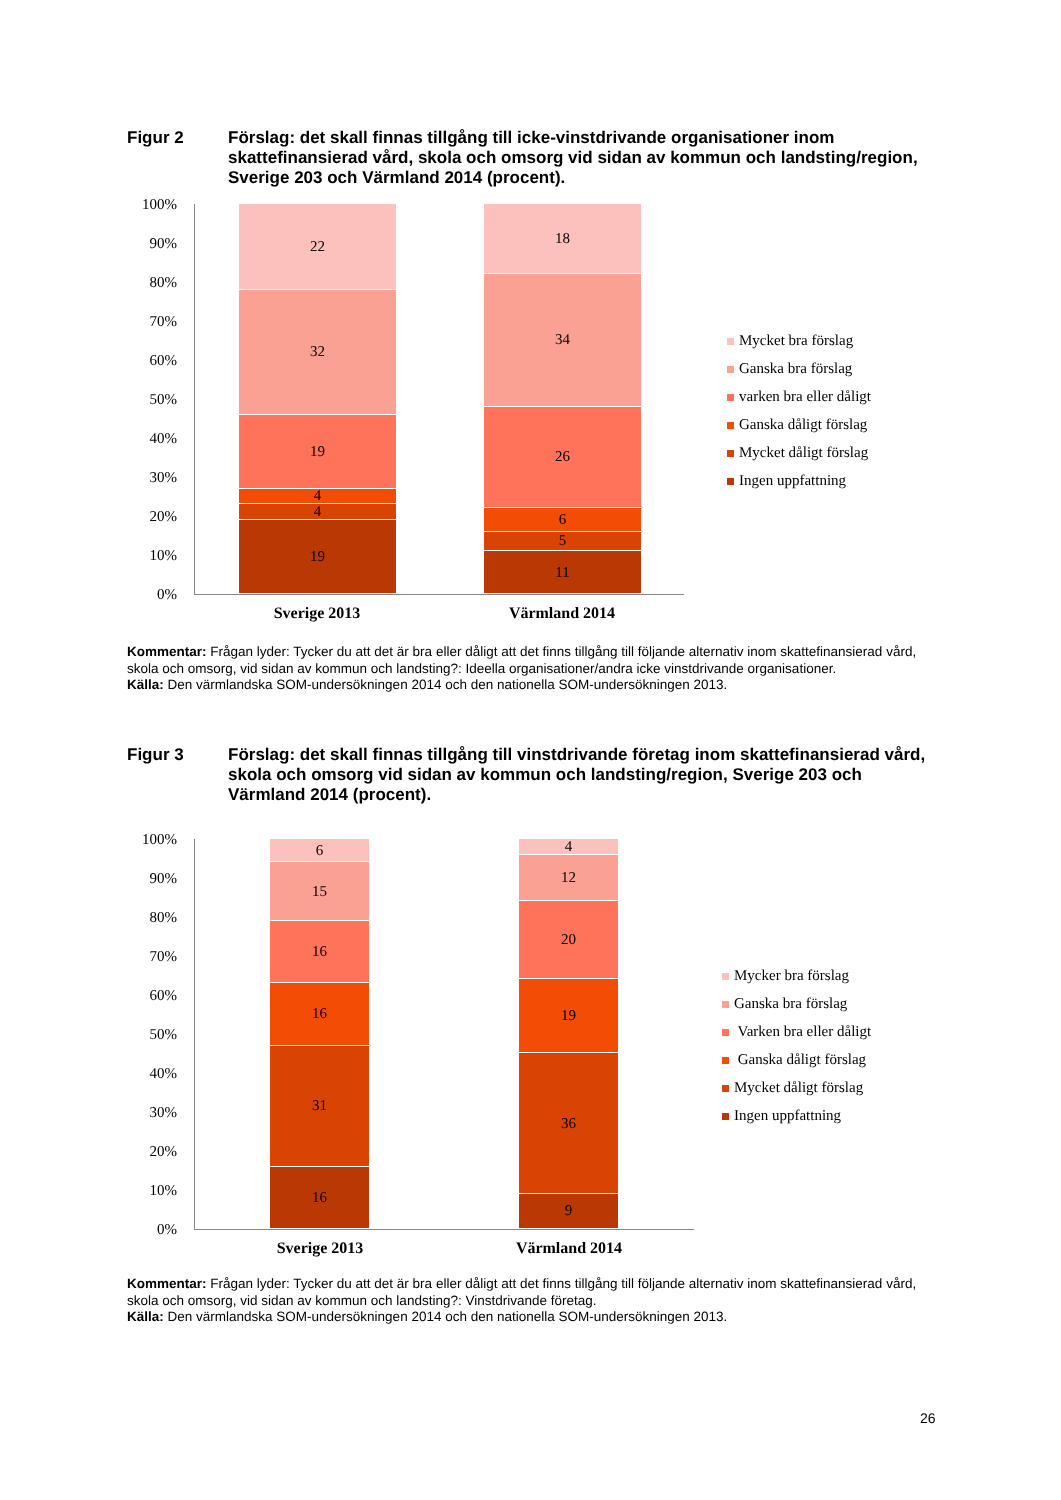Figur 2 Förslag: det skall finnas tillgång till icke-vinstdrivande organisationer inom skattefinansierad vård, skola och omsorg vid sidan av kommun och landsting/region, Sverige 203 och Värmland 2014 (procent).
100%
90%
80%
70%
60%
50%
40%
30%
20%
10%
0%
22
32
19
4
4
19
18
34
26
6
5
11
Sverige 2013 Värmland 2014
Mycket bra förslag
Ganska bra förslag
varken bra eller dåligt
Ganska dåligt förslag
Mycket dåligt förslag
Ingen uppfattning
Kommentar: Frågan lyder: Tycker du att det är bra eller dåligt att det finns tillgång till följande alternativ inom skattefinansierad vård, skola och omsorg, vid sidan av kommun och landsting?: Ideella organisationer/andra icke vinstdrivande organisationer.
Källa: Den värmlandska SOM-undersökningen 2014 och den nationella SOM-undersökningen 2013.
Figur 3 Förslag: det skall finnas tillgång till vinstdrivande företag inom skattefinansierad vård, skola och omsorg vid sidan av kommun och landsting/region, Sverige 203 och Värmland 2014 (procent).
100%
90%
80%
70%
60%
50%
40%
30%
20%
10%
0%
6
15
16
16
31
16
4
12
20
19
36
9
Sverige 2013 Värmland 2014
Mycker bra förslag
Ganska bra förslag
Varken bra eller dåligt
Ganska dåligt förslag
Mycket dåligt förslag
Ingen uppfattning
Kommentar: Frågan lyder: Tycker du att det är bra eller dåligt att det finns tillgång till följande alternativ inom skattefinansierad vård, skola och omsorg, vid sidan av kommun och landsting?: Vinstdrivande företag.
Källa: Den värmlandska SOM-undersökningen 2014 och den nationella SOM-undersökningen 2013.
26